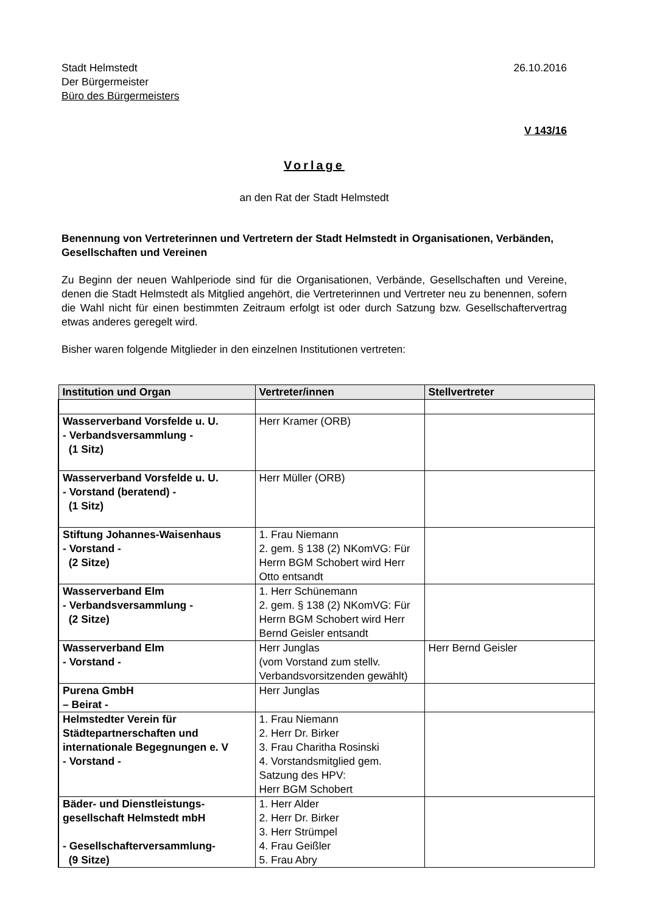Stadt Helmstedt
Der Bürgermeister
Büro des Bürgermeisters
26.10.2016
V 143/16
Vorlage
an den Rat der Stadt Helmstedt
Benennung von Vertreterinnen und Vertretern der Stadt Helmstedt in Organisationen, Verbänden, Gesellschaften und Vereinen
Zu Beginn der neuen Wahlperiode sind für die Organisationen, Verbände, Gesellschaften und Vereine, denen die Stadt Helmstedt als Mitglied angehört, die Vertreterinnen und Vertreter neu zu benennen, sofern die Wahl nicht für einen bestimmten Zeitraum erfolgt ist oder durch Satzung bzw. Gesellschaftervertrag etwas anderes geregelt wird.
Bisher waren folgende Mitglieder in den einzelnen Institutionen vertreten:
| Institution und Organ | Vertreter/innen | Stellvertreter |
| --- | --- | --- |
| Wasserverband Vorsfelde u. U. - Verbandsversammlung - (1 Sitz) | Herr Kramer (ORB) | |
| Wasserverband Vorsfelde u. U. - Vorstand (beratend) - (1 Sitz) | Herr Müller (ORB) | |
| Stiftung Johannes-Waisenhaus - Vorstand - (2 Sitze) | 1. Frau Niemann 2. gem. § 138 (2) NKomVG: Für Herrn BGM Schobert wird Herr Otto entsandt | |
| Wasserverband Elm - Verbandsversammlung - (2 Sitze) | 1. Herr Schünemann 2. gem. § 138 (2) NKomVG: Für Herrn BGM Schobert wird Herr Bernd Geisler entsandt | |
| Wasserverband Elm - Vorstand - | Herr Junglas (vom Vorstand zum stellv. Verbandsvorsitzenden gewählt) | Herr Bernd Geisler |
| Purena GmbH – Beirat - | Herr Junglas | |
| Helmstedter Verein für Städtepartnerschaften und internationale Begegnungen e. V - Vorstand - | 1. Frau Niemann 2. Herr Dr. Birker 3. Frau Charitha Rosinski 4. Vorstandsmitglied gem. Satzung des HPV: Herr BGM Schobert | |
| Bäder- und Dienstleistungs-gesellschaft Helmstedt mbH - Gesellschafterversammlung- (9 Sitze) | 1. Herr Alder 2. Herr Dr. Birker 3. Herr Strümpel 4. Frau Geißler 5. Frau Abry | |